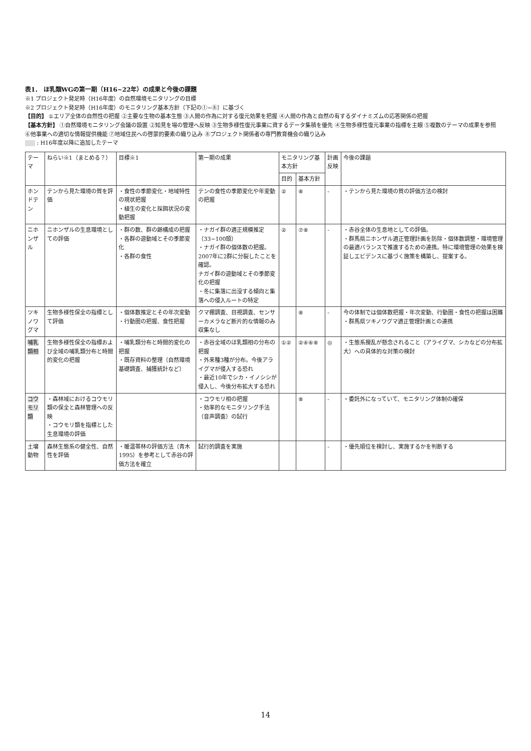表1． ほ乳類WGの第一期（H16~22年）の成果と今後の課題
※1 プロジェクト発足時（H16年度）の自然環境モニタリングの目標
※2 プロジェクト発足時（H16年度）のモニタリング基本方針（下記の①~⑧）に基づく
【目的】 ①エリア全体の自然性の把握 ②主要な生物の基本生態 ③人間の作為に対する復元効果を把握 ④人間の作為と自然の有するダイナミズムの応答関係の把握
【基本方針】 ①自然環境モニタリング会議の設置 ②知見を場の管理へ反映 ③生物多様性復元事業に資するデータ集積を優先 ④生物多様性復元事業の指標を主眼 ⑤複数のテーマの成果を参照
⑥他事業への適切な情報提供機能 ⑦地域住民への啓蒙的要素の織り込み ⑧プロジェクト関係者の専門教育機会の織り込み
: H16年度以降に追加したテーマ
| テーマ | ねらい※1（まとめる？） | 目標※1 | 第一期の成果 | モニタリング基本方針 | | 計画反映 | 今後の課題 |
| --- | --- | --- | --- | --- | --- | --- | --- |
| | | | | 目的 | 基本方針 | | |
| ホンドテン | テンから見た環境の質を評価 | ・食性の季節変化・地域特性の現状把握 ・植生の変化と採餌状況の変動把握 | テンの食性の季節変化や年変動の把握 | ② | ⑧ | - | ・テンから見た環境の質の評価方法の検討 |
| ニホンザル | ニホンザルの生息環境としての評価 | ・群の数、群の齢構成の把握 ・各群の遊動域とその季節変化 ・各群の食性 | ・ナガイ群の適正規模推定（33~100頭） ・ナガイ群の個体数の把握。2007年に2群に分裂したことを確認。 ナガイ群の遊動域とその季節変化の把握 ・冬に集落に出没する傾向と集落への侵入ルートの特定 | ② | ⑦⑧ | - | ・赤谷全体の生息地としての評価。 ・群馬県ニホンザル適正管理計画を防除・個体数調整・環境管理の最適バランスで推進するための連携。特に環境管理の効果を検証しエビデンスに基づく施策を構築し、提案する。 |
| ツキノワグマ | 生物多様性保全の指標として評価 | ・個体数推定とその年次変動 ・行動圏の把握、食性把握 | クマ棚調査、目視調査、センサーカメラなど断片的な情報のみ収集なし | | ⑧ | - | 今の体制では個体数把握・年次変動、行動圏・食性の把握は困難 ・群馬県ツキノワグマ適正管理計画との連携 |
| 哺乳類相 | 生物多様性保全の指標および全域の哺乳類分布と時間的変化の把握 | ・哺乳類分布と時間的変化の把握 ・既存資料の整理（自然環境基礎調査、捕獲統計など） | ・赤谷全域のほ乳類相の分布の把握 ・外来種3種が分布。今後アライグマが侵入する恐れ ・最近10年でシカ・イノシシが侵入し、今後分布拡大する恐れ | ①② | ②④⑥⑧ | ◎ | ・生態系攪乱が懸念されること（アライグマ、シカなどの分布拡大）への具体的な対策の検討 |
| コウモリ類 | ・森林域におけるコウモリ類の保全と森林管理への反映 ・コウモリ類を指標とした生息環境の評価 | | ・コウモリ相の把握 ・効率的なモニタリング手法（音声調査）の試行 | | ⑧ | - | ・委託外になっていて、モニタリング体制の確保 |
| 土壌動物 | 森林生態系の健全性、自然性を評価 | ・暖温帯林の評価方法（青木 1995）を参考として赤谷の評価方法を確立 | 試行的調査を実施 | | | - | ・優先順位を検討し、実施するかを判断する |
14